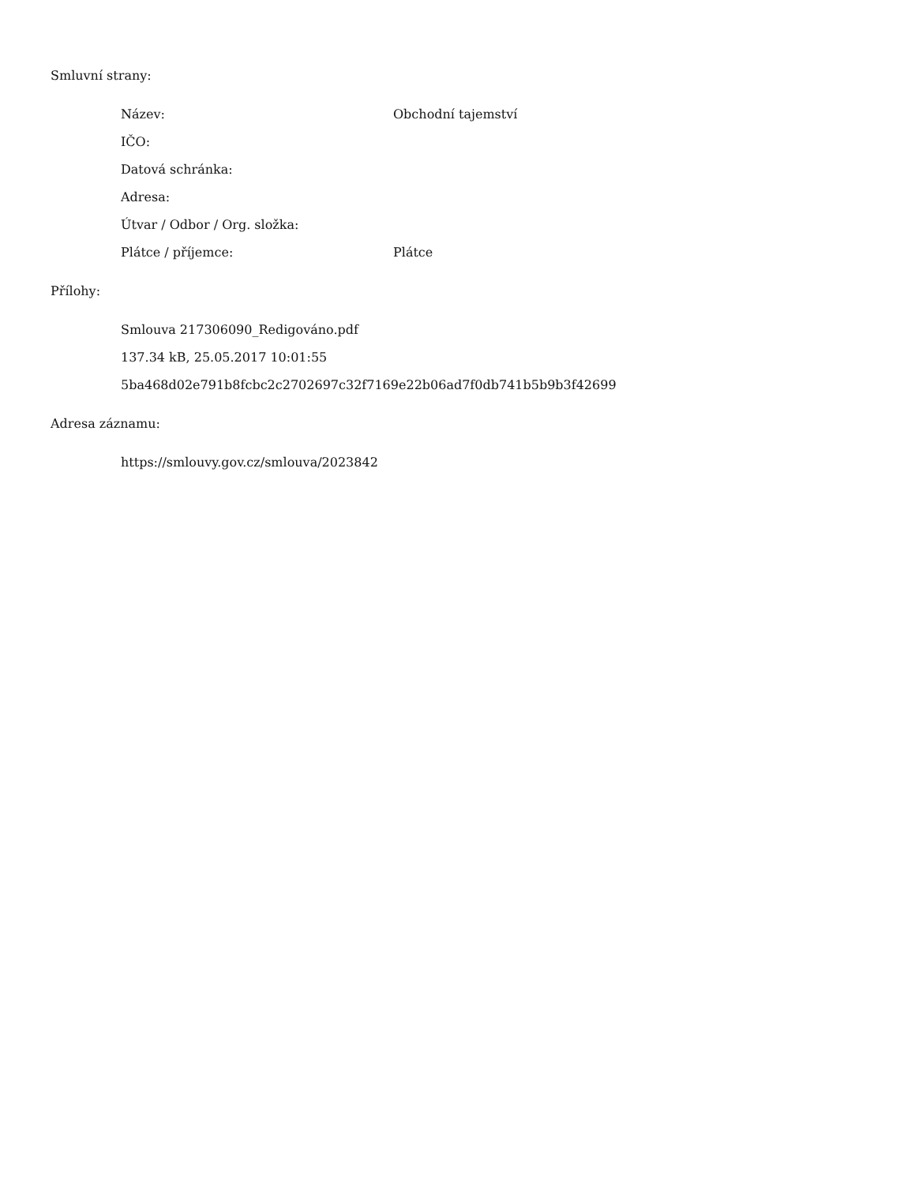Smluvní strany:
| Název: | Obchodní tajemství |
| IČO: | |
| Datová schránka: | |
| Adresa: | |
| Útvar / Odbor / Org. složka: | |
| Plátce / příjemce: | Plátce |
Přílohy:
| Smlouva 217306090_Redigováno.pdf |
| 137.34 kB, 25.05.2017 10:01:55 |
| 5ba468d02e791b8fcbc2c2702697c32f7169e22b06ad7f0db741b5b9b3f42699 |
Adresa záznamu:
| https://smlouvy.gov.cz/smlouva/2023842 |